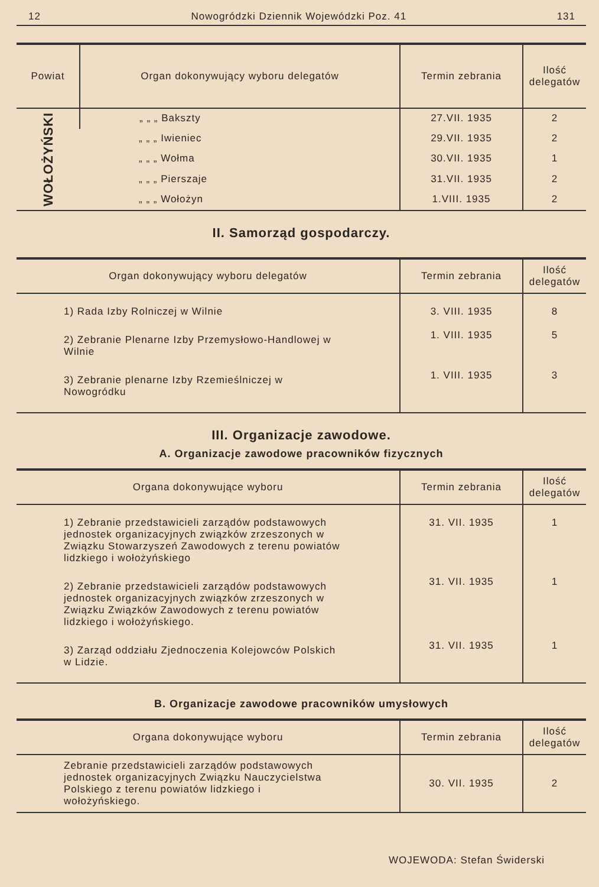12 Nowogródzki Dziennik Wojewódzki Poz. 41 131
| Powiat | Organ dokonywujący wyboru delegatów | Termin zebrania | Ilość delegatów |
| --- | --- | --- | --- |
| WOŁOŻYŃSKI | „ „ „ Bakszty | 27.VII. 1935 | 2 |
| | „ „ „ Iwieniec | 29.VII. 1935 | 2 |
| | „ „ „ Wołma | 30.VII. 1935 | 1 |
| | „ „ „ Pierszaje | 31.VII. 1935 | 2 |
| | „ „ „ Wołożyn | 1.VIII. 1935 | 2 |
II. Samorząd gospodarczy.
| Organ dokonywujący wyboru delegatów | Termin zebrania | Ilość delegatów |
| --- | --- | --- |
| 1) Rada Izby Rolniczej w Wilnie | 3. VIII. 1935 | 8 |
| 2) Zebranie Plenarne Izby Przemysłowo-Handlowej w Wilnie | 1. VIII. 1935 | 5 |
| 3) Zebranie plenarne Izby Rzemieślniczej w Nowogródku | 1. VIII. 1935 | 3 |
III. Organizacje zawodowe.
A. Organizacje zawodowe pracowników fizycznych
| Organa dokonywujące wyboru | Termin zebrania | Ilość delegatów |
| --- | --- | --- |
| 1) Zebranie przedstawicieli zarządów podstawowych jednostek organizacyjnych związków zrzeszonych w Związku Stowarzyszeń Zawodowych z terenu powiatów lidzkiego i wołożyńskiego | 31. VII. 1935 | 1 |
| 2) Zebranie przedstawicieli zarządów podstawowych jednostek organizacyjnych związków zrzeszonych w Związku Związków Zawodowych z terenu powiatów lidzkiego i wołożyńskiego. | 31. VII. 1935 | 1 |
| 3) Zarząd oddziału Zjednoczenia Kolejowców Polskich w Lidzie. | 31. VII. 1935 | 1 |
B. Organizacje zawodowe pracowników umysłowych
| Organa dokonywujące wyboru | Termin zebrania | Ilość delegatów |
| --- | --- | --- |
| Zebranie przedstawicieli zarządów podstawowych jednostek organizacyjnych Związku Nauczycielstwa Polskiego z terenu powiatów lidzkiego i wołożyńskiego. | 30. VII. 1935 | 2 |
WOJEWODA: Stefan Świderski